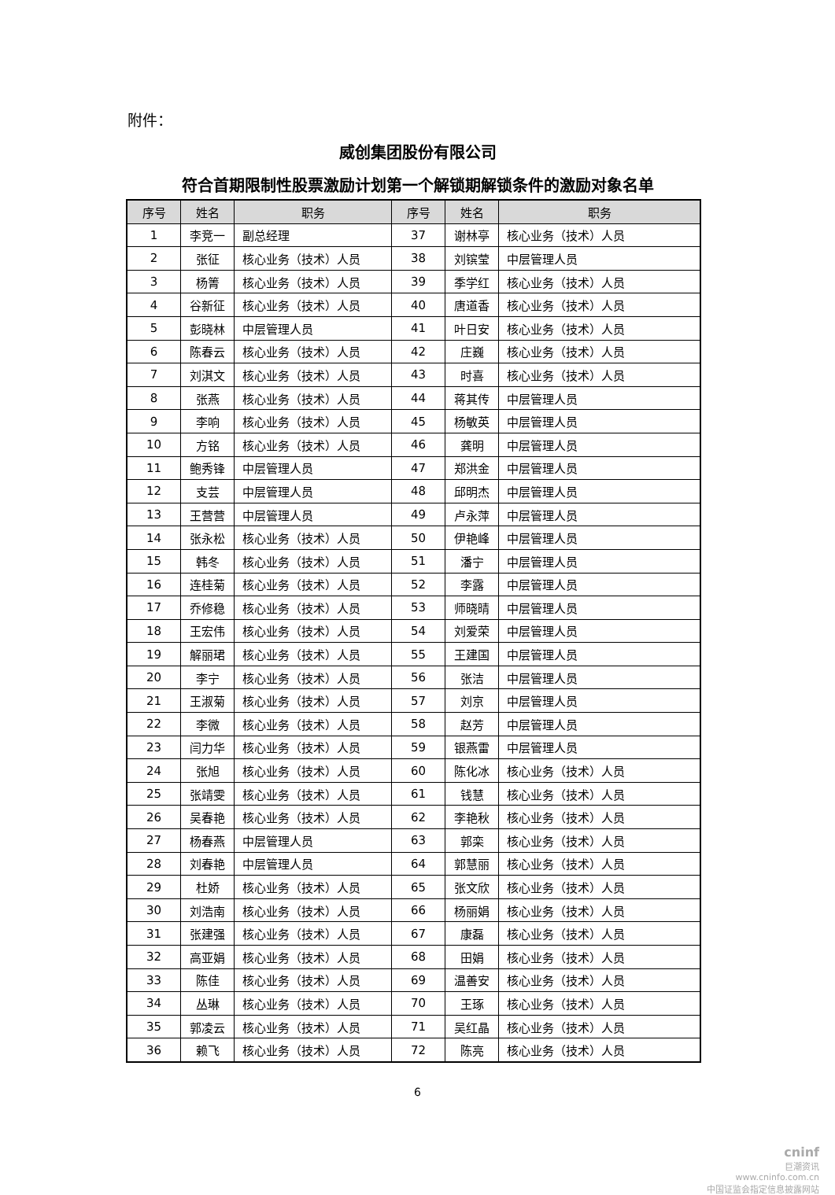附件：
威创集团股份有限公司
符合首期限制性股票激励计划第一个解锁期解锁条件的激励对象名单
| 序号 | 姓名 | 职务 | 序号 | 姓名 | 职务 |
| --- | --- | --- | --- | --- | --- |
| 1 | 李竞一 | 副总经理 | 37 | 谢林亭 | 核心业务（技术）人员 |
| 2 | 张征 | 核心业务（技术）人员 | 38 | 刘镔莹 | 中层管理人员 |
| 3 | 杨箐 | 核心业务（技术）人员 | 39 | 季学红 | 核心业务（技术）人员 |
| 4 | 谷新征 | 核心业务（技术）人员 | 40 | 唐道香 | 核心业务（技术）人员 |
| 5 | 彭晓林 | 中层管理人员 | 41 | 叶日安 | 核心业务（技术）人员 |
| 6 | 陈春云 | 核心业务（技术）人员 | 42 | 庄巍 | 核心业务（技术）人员 |
| 7 | 刘淇文 | 核心业务（技术）人员 | 43 | 时喜 | 核心业务（技术）人员 |
| 8 | 张燕 | 核心业务（技术）人员 | 44 | 蒋其传 | 中层管理人员 |
| 9 | 李响 | 核心业务（技术）人员 | 45 | 杨敏英 | 中层管理人员 |
| 10 | 方铭 | 核心业务（技术）人员 | 46 | 龚明 | 中层管理人员 |
| 11 | 鲍秀锋 | 中层管理人员 | 47 | 郑洪金 | 中层管理人员 |
| 12 | 支芸 | 中层管理人员 | 48 | 邱明杰 | 中层管理人员 |
| 13 | 王营营 | 中层管理人员 | 49 | 卢永萍 | 中层管理人员 |
| 14 | 张永松 | 核心业务（技术）人员 | 50 | 伊艳峰 | 中层管理人员 |
| 15 | 韩冬 | 核心业务（技术）人员 | 51 | 潘宁 | 中层管理人员 |
| 16 | 连桂菊 | 核心业务（技术）人员 | 52 | 李露 | 中层管理人员 |
| 17 | 乔修稳 | 核心业务（技术）人员 | 53 | 师晓晴 | 中层管理人员 |
| 18 | 王宏伟 | 核心业务（技术）人员 | 54 | 刘爱荣 | 中层管理人员 |
| 19 | 解丽珺 | 核心业务（技术）人员 | 55 | 王建国 | 中层管理人员 |
| 20 | 李宁 | 核心业务（技术）人员 | 56 | 张洁 | 中层管理人员 |
| 21 | 王淑菊 | 核心业务（技术）人员 | 57 | 刘京 | 中层管理人员 |
| 22 | 李微 | 核心业务（技术）人员 | 58 | 赵芳 | 中层管理人员 |
| 23 | 闫力华 | 核心业务（技术）人员 | 59 | 银燕雷 | 中层管理人员 |
| 24 | 张旭 | 核心业务（技术）人员 | 60 | 陈化冰 | 核心业务（技术）人员 |
| 25 | 张靖雯 | 核心业务（技术）人员 | 61 | 钱慧 | 核心业务（技术）人员 |
| 26 | 吴春艳 | 核心业务（技术）人员 | 62 | 李艳秋 | 核心业务（技术）人员 |
| 27 | 杨春燕 | 中层管理人员 | 63 | 郭栾 | 核心业务（技术）人员 |
| 28 | 刘春艳 | 中层管理人员 | 64 | 郭慧丽 | 核心业务（技术）人员 |
| 29 | 杜娇 | 核心业务（技术）人员 | 65 | 张文欣 | 核心业务（技术）人员 |
| 30 | 刘浩南 | 核心业务（技术）人员 | 66 | 杨丽娟 | 核心业务（技术）人员 |
| 31 | 张建强 | 核心业务（技术）人员 | 67 | 康磊 | 核心业务（技术）人员 |
| 32 | 高亚娟 | 核心业务（技术）人员 | 68 | 田娟 | 核心业务（技术）人员 |
| 33 | 陈佳 | 核心业务（技术）人员 | 69 | 温善安 | 核心业务（技术）人员 |
| 34 | 丛琳 | 核心业务（技术）人员 | 70 | 王琢 | 核心业务（技术）人员 |
| 35 | 郭凌云 | 核心业务（技术）人员 | 71 | 吴红晶 | 核心业务（技术）人员 |
| 36 | 赖飞 | 核心业务（技术）人员 | 72 | 陈亮 | 核心业务（技术）人员 |
6
cninf
巨潮资讯
www.cninfo.com.cn
中国证监会指定信息披露网站